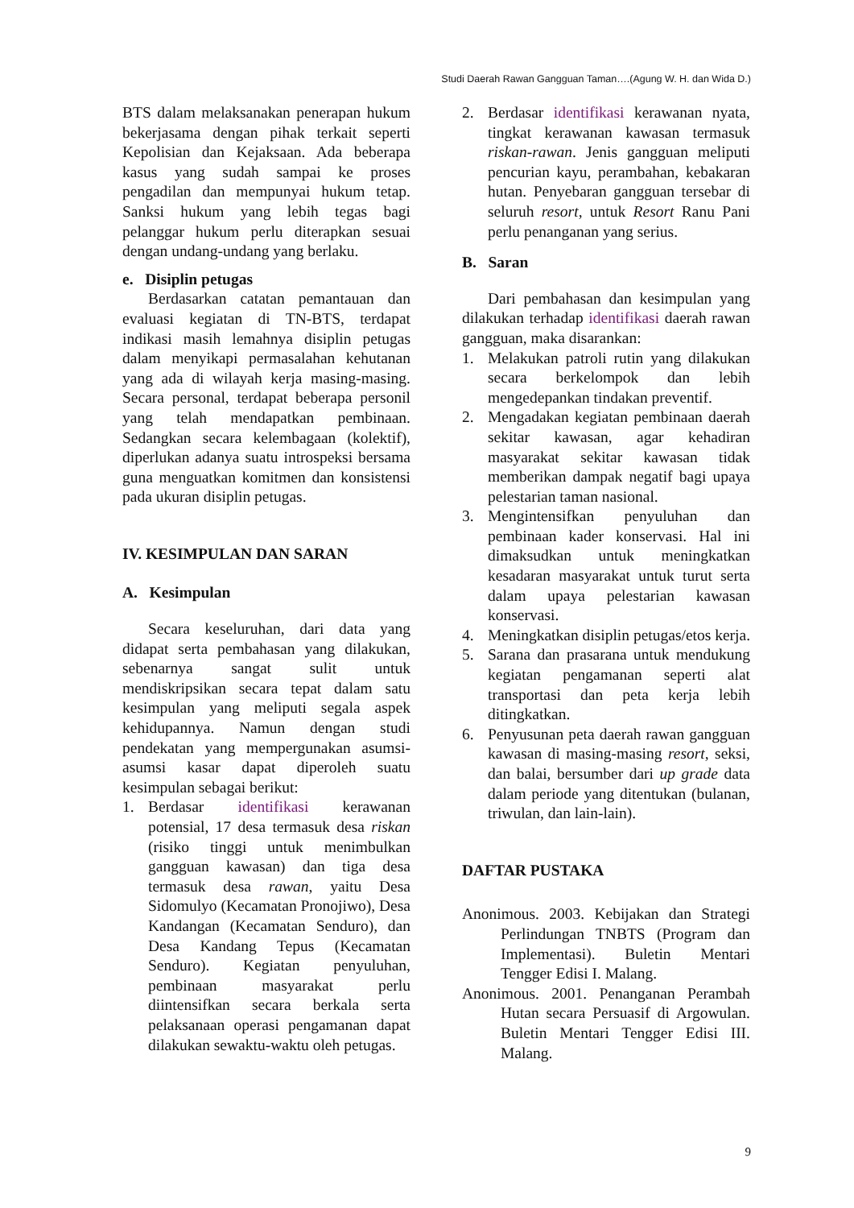Studi Daerah Rawan Gangguan Taman….(Agung W. H. dan Wida D.)
BTS dalam melaksanakan penerapan hukum bekerjasama dengan pihak terkait seperti Kepolisian dan Kejaksaan. Ada beberapa kasus yang sudah sampai ke proses pengadilan dan mempunyai hukum tetap. Sanksi hukum yang lebih tegas bagi pelanggar hukum perlu diterapkan sesuai dengan undang-undang yang berlaku.
e. Disiplin petugas
Berdasarkan catatan pemantauan dan evaluasi kegiatan di TN-BTS, terdapat indikasi masih lemahnya disiplin petugas dalam menyikapi permasalahan kehutanan yang ada di wilayah kerja masing-masing. Secara personal, terdapat beberapa personil yang telah mendapatkan pembinaan. Sedangkan secara kelembagaan (kolektif), diperlukan adanya suatu introspeksi bersama guna menguatkan komitmen dan konsistensi pada ukuran disiplin petugas.
IV. KESIMPULAN DAN SARAN
A. Kesimpulan
Secara keseluruhan, dari data yang didapat serta pembahasan yang dilakukan, sebenarnya sangat sulit untuk mendiskripsikan secara tepat dalam satu kesimpulan yang meliputi segala aspek kehidupannya. Namun dengan studi pendekatan yang mempergunakan asumsi-asumsi kasar dapat diperoleh suatu kesimpulan sebagai berikut:
1. Berdasar identifikasi kerawanan potensial, 17 desa termasuk desa riskan (risiko tinggi untuk menimbulkan gangguan kawasan) dan tiga desa termasuk desa rawan, yaitu Desa Sidomulyo (Kecamatan Pronojiwo), Desa Kandangan (Kecamatan Senduro), dan Desa Kandang Tepus (Kecamatan Senduro). Kegiatan penyuluhan, pembinaan masyarakat perlu diintensifkan secara berkala serta pelaksanaan operasi pengamanan dapat dilakukan sewaktu-waktu oleh petugas.
2. Berdasar identifikasi kerawanan nyata, tingkat kerawanan kawasan termasuk riskan-rawan. Jenis gangguan meliputi pencurian kayu, perambahan, kebakaran hutan. Penyebaran gangguan tersebar di seluruh resort, untuk Resort Ranu Pani perlu penanganan yang serius.
B. Saran
Dari pembahasan dan kesimpulan yang dilakukan terhadap identifikasi daerah rawan gangguan, maka disarankan:
1. Melakukan patroli rutin yang dilakukan secara berkelompok dan lebih mengedepankan tindakan preventif.
2. Mengadakan kegiatan pembinaan daerah sekitar kawasan, agar kehadiran masyarakat sekitar kawasan tidak memberikan dampak negatif bagi upaya pelestarian taman nasional.
3. Mengintensifkan penyuluhan dan pembinaan kader konservasi. Hal ini dimaksudkan untuk meningkatkan kesadaran masyarakat untuk turut serta dalam upaya pelestarian kawasan konservasi.
4. Meningkatkan disiplin petugas/etos kerja.
5. Sarana dan prasarana untuk mendukung kegiatan pengamanan seperti alat transportasi dan peta kerja lebih ditingkatkan.
6. Penyusunan peta daerah rawan gangguan kawasan di masing-masing resort, seksi, dan balai, bersumber dari up grade data dalam periode yang ditentukan (bulanan, triwulan, dan lain-lain).
DAFTAR PUSTAKA
Anonimous. 2003. Kebijakan dan Strategi Perlindungan TNBTS (Program dan Implementasi). Buletin Mentari Tengger Edisi I. Malang.
Anonimous. 2001. Penanganan Perambah Hutan secara Persuasif di Argowulan. Buletin Mentari Tengger Edisi III. Malang.
9